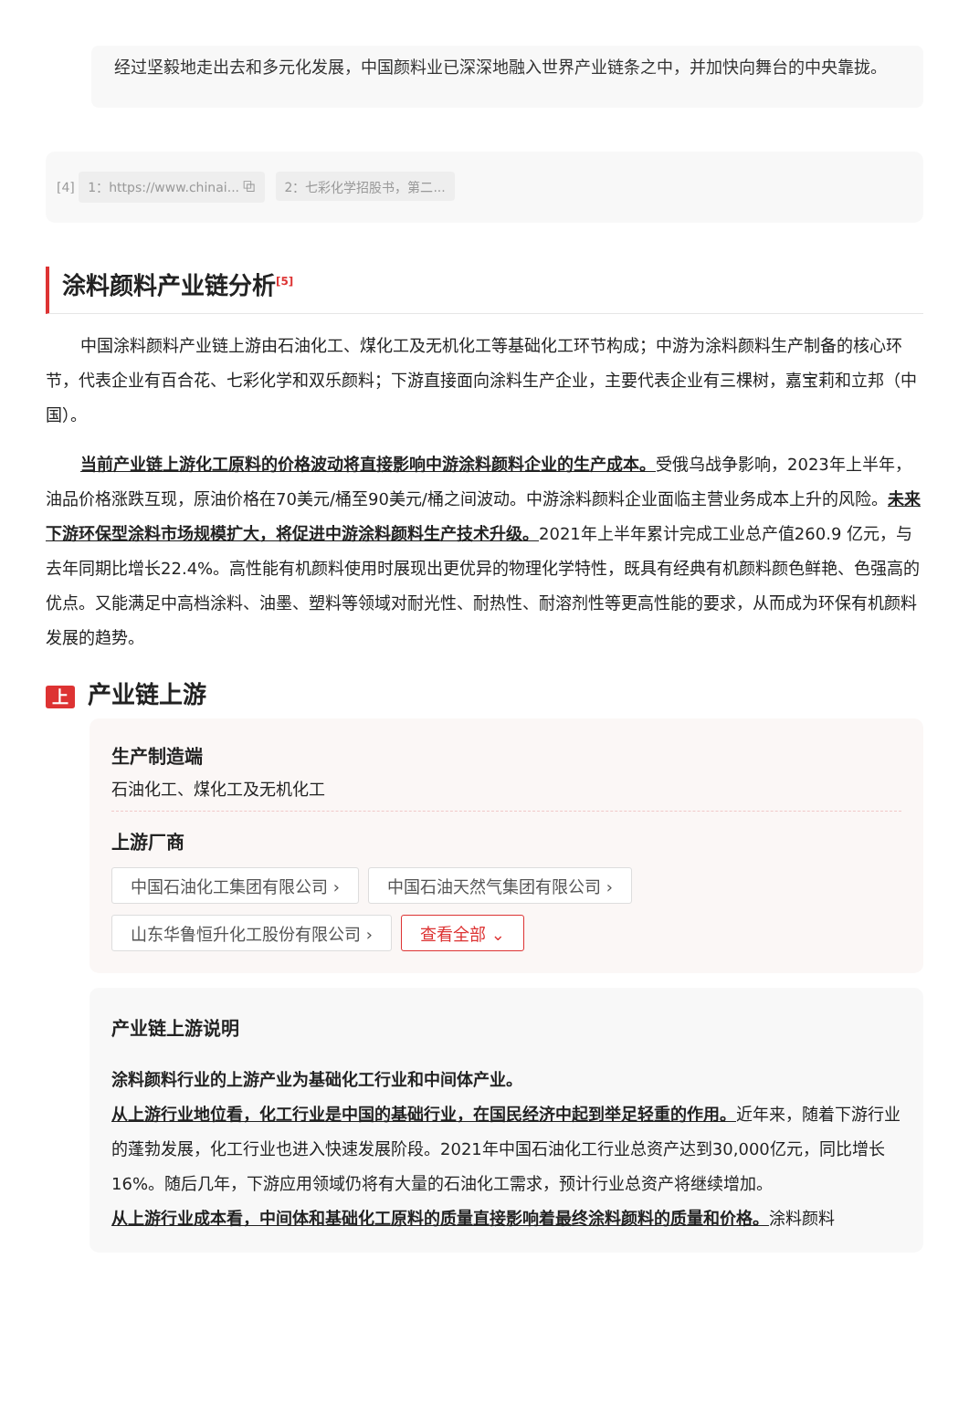经过坚毅地走出去和多元化发展，中国颜料业已深深地融入世界产业链条之中，并加快向舞台的中央靠拢。
[4] 1：https://www.chinai... ⧉ 2：七彩化学招股书，第二...
涂料颜料产业链分析<sup>[5]</sup>
中国涂料颜料产业链上游由石油化工、煤化工及无机化工等基础化工环节构成；中游为涂料颜料生产制备的核心环节，代表企业有百合花、七彩化学和双乐颜料；下游直接面向涂料生产企业，主要代表企业有三棵树，嘉宝莉和立邦（中国）。
当前产业链上游化工原料的价格波动将直接影响中游涂料颜料企业的生产成本。受俄乌战争影响，2023年上半年，油品价格涨跌互现，原油价格在70美元/桶至90美元/桶之间波动。中游涂料颜料企业面临主营业务成本上升的风险。未来下游环保型涂料市场规模扩大，将促进中游涂料颜料生产技术升级。2021年上半年累计完成工业总产值260.9 亿元，与去年同期比增长22.4%。高性能有机颜料使用时展现出更优异的物理化学特性，既具有经典有机颜料颜色鲜艳、色强高的优点。又能满足中高档涂料、油墨、塑料等领域对耐光性、耐热性、耐溶剂性等更高性能的要求，从而成为环保有机颜料发展的趋势。
上产业链上游
生产制造端
石油化工、煤化工及无机化工
上游厂商
中国石油化工集团有限公司 › 中国石油天然气集团有限公司 ›
山东华鲁恒升化工股份有限公司 › 查看全部 ⌄
产业链上游说明
涂料颜料行业的上游产业为基础化工行业和中间体产业。
从上游行业地位看，化工行业是中国的基础行业，在国民经济中起到举足轻重的作用。近年来，随着下游行业的蓬勃发展，化工行业也进入快速发展阶段。2021年中国石油化工行业总资产达到30,000亿元，同比增长16%。随后几年，下游应用领域仍将有大量的石油化工需求，预计行业总资产将继续增加。
从上游行业成本看，中间体和基础化工原料的质量直接影响着最终涂料颜料的质量和价格。涂料颜料